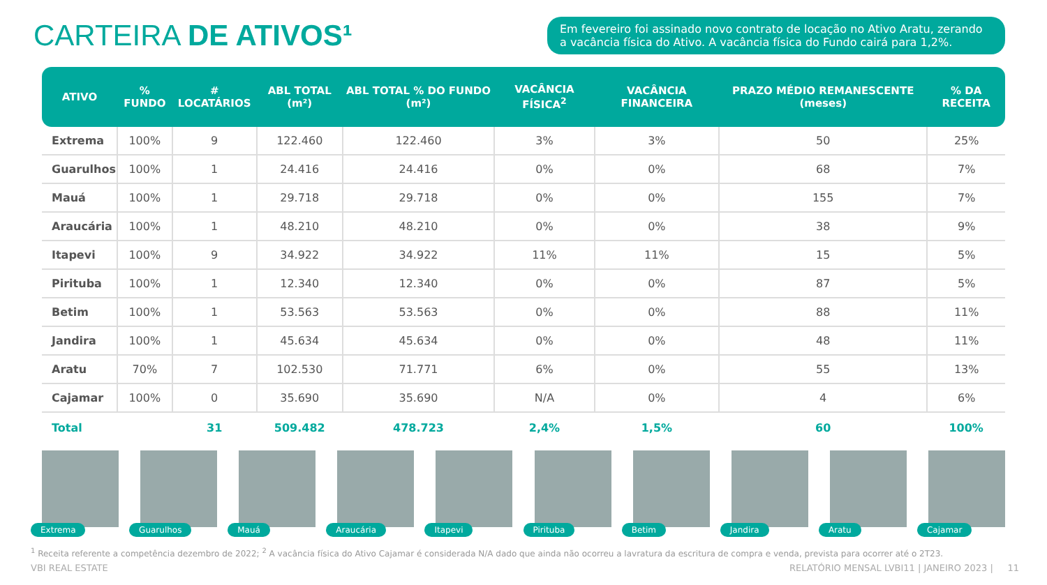CARTEIRA DE ATIVOS¹
Em fevereiro foi assinado novo contrato de locação no Ativo Aratu, zerando a vacância física do Ativo. A vacância física do Fundo cairá para 1,2%.
| ATIVO | % FUNDO | # LOCATÁRIOS | ABL TOTAL (m²) | ABL TOTAL % DO FUNDO (m²) | VACÂNCIA FÍSICA<sup>2</sup> | VACÂNCIA FINANCEIRA | PRAZO MÉDIO REMANESCENTE (meses) | % DA RECEITA |
| --- | --- | --- | --- | --- | --- | --- | --- | --- |
| Extrema | 100% | 9 | 122.460 | 122.460 | 3% | 3% | 50 | 25% |
| Guarulhos | 100% | 1 | 24.416 | 24.416 | 0% | 0% | 68 | 7% |
| Mauá | 100% | 1 | 29.718 | 29.718 | 0% | 0% | 155 | 7% |
| Araucária | 100% | 1 | 48.210 | 48.210 | 0% | 0% | 38 | 9% |
| Itapevi | 100% | 9 | 34.922 | 34.922 | 11% | 11% | 15 | 5% |
| Pirituba | 100% | 1 | 12.340 | 12.340 | 0% | 0% | 87 | 5% |
| Betim | 100% | 1 | 53.563 | 53.563 | 0% | 0% | 88 | 11% |
| Jandira | 100% | 1 | 45.634 | 45.634 | 0% | 0% | 48 | 11% |
| Aratu | 70% | 7 | 102.530 | 71.771 | 6% | 0% | 55 | 13% |
| Cajamar | 100% | 0 | 35.690 | 35.690 | N/A | 0% | 4 | 6% |
| Total | | 31 | 509.482 | 478.723 | 2,4% | 1,5% | 60 | 100% |
Extrema
Guarulhos
Mauá
Araucária
Itapevi
Pirituba
Betim
Jandira
Aratu
Cajamar
<sup>1</sup> Receita referente a competência dezembro de 2022; <sup>2</sup> A vacância física do Ativo Cajamar é considerada N/A dado que ainda não ocorreu a lavratura da escritura de compra e venda, prevista para ocorrer até o 2T23.
VBI REAL ESTATE RELATÓRIO MENSAL LVBI11 | JANEIRO 2023 | 11